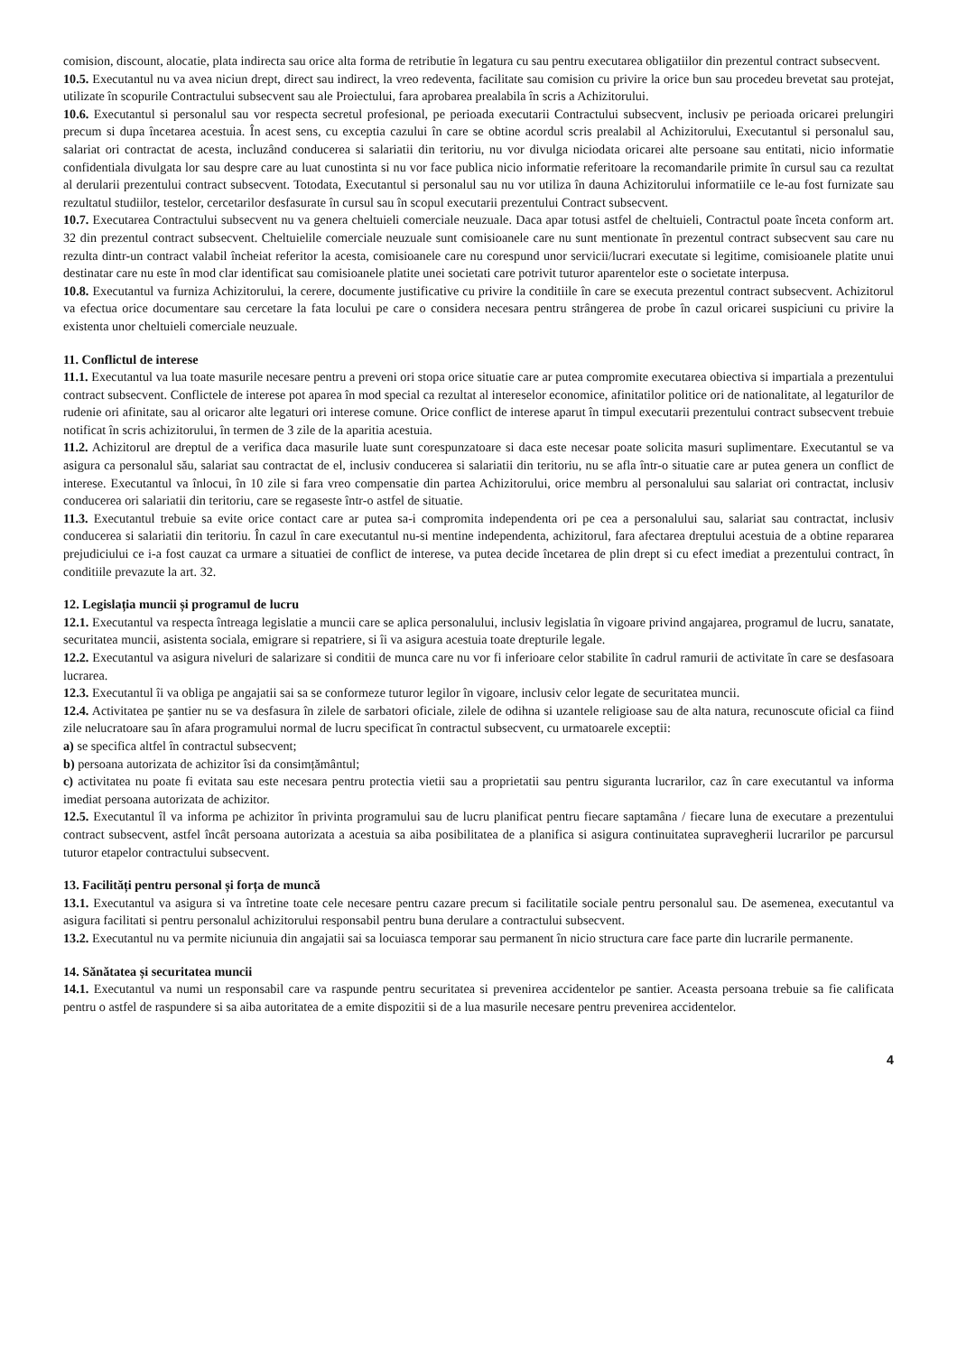comision, discount, alocatie, plata indirecta sau orice alta forma de retributie în legatura cu sau pentru executarea obligatiilor din prezentul contract subsecvent.
10.5. Executantul nu va avea niciun drept, direct sau indirect, la vreo redeventa, facilitate sau comision cu privire la orice bun sau procedeu brevetat sau protejat, utilizate în scopurile Contractului subsecvent sau ale Proiectului, fara aprobarea prealabila în scris a Achizitorului.
10.6. Executantul si personalul sau vor respecta secretul profesional, pe perioada executarii Contractului subsecvent, inclusiv pe perioada oricarei prelungiri precum si dupa încetarea acestuia. În acest sens, cu exceptia cazului în care se obtine acordul scris prealabil al Achizitorului, Executantul si personalul sau, salariat ori contractat de acesta, incluzând conducerea si salariatii din teritoriu, nu vor divulga niciodata oricarei alte persoane sau entitati, nicio informatie confidentiala divulgata lor sau despre care au luat cunostinta si nu vor face publica nicio informatie referitoare la recomandarile primite în cursul sau ca rezultat al derularii prezentului contract subsecvent. Totodata, Executantul si personalul sau nu vor utiliza în dauna Achizitorului informatiile ce le-au fost furnizate sau rezultatul studiilor, testelor, cercetarilor desfasurate în cursul sau în scopul executarii prezentului Contract subsecvent.
10.7. Executarea Contractului subsecvent nu va genera cheltuieli comerciale neuzuale. Daca apar totusi astfel de cheltuieli, Contractul poate înceta conform art. 32 din prezentul contract subsecvent. Cheltuielile comerciale neuzuale sunt comisioanele care nu sunt mentionate în prezentul contract subsecvent sau care nu rezulta dintr-un contract valabil încheiat referitor la acesta, comisioanele care nu corespund unor servicii/lucrari executate si legitime, comisioanele platite unui destinatar care nu este în mod clar identificat sau comisioanele platite unei societati care potrivit tuturor aparentelor este o societate interpusa.
10.8. Executantul va furniza Achizitorului, la cerere, documente justificative cu privire la conditiile în care se executa prezentul contract subsecvent. Achizitorul va efectua orice documentare sau cercetare la fata locului pe care o considera necesara pentru strângerea de probe în cazul oricarei suspiciuni cu privire la existenta unor cheltuieli comerciale neuzuale.
11. Conflictul de interese
11.1. Executantul va lua toate masurile necesare pentru a preveni ori stopa orice situatie care ar putea compromite executarea obiectiva si impartiala a prezentului contract subsecvent. Conflictele de interese pot aparea în mod special ca rezultat al intereselor economice, afinitatilor politice ori de nationalitate, al legaturilor de rudenie ori afinitate, sau al oricaror alte legaturi ori interese comune. Orice conflict de interese aparut în timpul executarii prezentului contract subsecvent trebuie notificat în scris achizitorului, în termen de 3 zile de la aparitia acestuia.
11.2. Achizitorul are dreptul de a verifica daca masurile luate sunt corespunzatoare si daca este necesar poate solicita masuri suplimentare. Executantul se va asigura ca personalul său, salariat sau contractat de el, inclusiv conducerea si salariatii din teritoriu, nu se afla într-o situatie care ar putea genera un conflict de interese. Executantul va înlocui, în 10 zile si fara vreo compensatie din partea Achizitorului, orice membru al personalului sau salariat ori contractat, inclusiv conducerea ori salariatii din teritoriu, care se regaseste într-o astfel de situatie.
11.3. Executantul trebuie sa evite orice contact care ar putea sa-i compromita independenta ori pe cea a personalului sau, salariat sau contractat, inclusiv conducerea si salariatii din teritoriu. În cazul în care executantul nu-si mentine independenta, achizitorul, fara afectarea dreptului acestuia de a obtine repararea prejudiciului ce i-a fost cauzat ca urmare a situatiei de conflict de interese, va putea decide încetarea de plin drept si cu efect imediat a prezentului contract, în conditiile prevazute la art. 32.
12. Legislația muncii și programul de lucru
12.1. Executantul va respecta întreaga legislatie a muncii care se aplica personalului, inclusiv legislatia în vigoare privind angajarea, programul de lucru, sanatate, securitatea muncii, asistenta sociala, emigrare si repatriere, si îi va asigura acestuia toate drepturile legale.
12.2. Executantul va asigura niveluri de salarizare si conditii de munca care nu vor fi inferioare celor stabilite în cadrul ramurii de activitate în care se desfasoara lucrarea.
12.3. Executantul îi va obliga pe angajatii sai sa se conformeze tuturor legilor în vigoare, inclusiv celor legate de securitatea muncii.
12.4. Activitatea pe șantier nu se va desfasura în zilele de sarbatori oficiale, zilele de odihna si uzantele religioase sau de alta natura, recunoscute oficial ca fiind zile nelucratoare sau în afara programului normal de lucru specificat în contractul subsecvent, cu urmatoarele exceptii:
a) se specifica altfel în contractul subsecvent;
b) persoana autorizata de achizitor îsi da consimțământul;
c) activitatea nu poate fi evitata sau este necesara pentru protectia vietii sau a proprietatii sau pentru siguranta lucrarilor, caz în care executantul va informa imediat persoana autorizata de achizitor.
12.5. Executantul îl va informa pe achizitor în privinta programului sau de lucru planificat pentru fiecare saptamâna / fiecare luna de executare a prezentului contract subsecvent, astfel încât persoana autorizata a acestuia sa aiba posibilitatea de a planifica si asigura continuitatea supravegherii lucrarilor pe parcursul tuturor etapelor contractului subsecvent.
13. Facilități pentru personal și forța de muncă
13.1. Executantul va asigura si va întretine toate cele necesare pentru cazare precum si facilitatile sociale pentru personalul sau. De asemenea, executantul va asigura facilitati si pentru personalul achizitorului responsabil pentru buna derulare a contractului subsecvent.
13.2. Executantul nu va permite niciunuia din angajatii sai sa locuiasca temporar sau permanent în nicio structura care face parte din lucrarile permanente.
14. Sănătatea și securitatea muncii
14.1. Executantul va numi un responsabil care va raspunde pentru securitatea si prevenirea accidentelor pe santier. Aceasta persoana trebuie sa fie calificata pentru o astfel de raspundere si sa aiba autoritatea de a emite dispozitii si de a lua masurile necesare pentru prevenirea accidentelor.
4